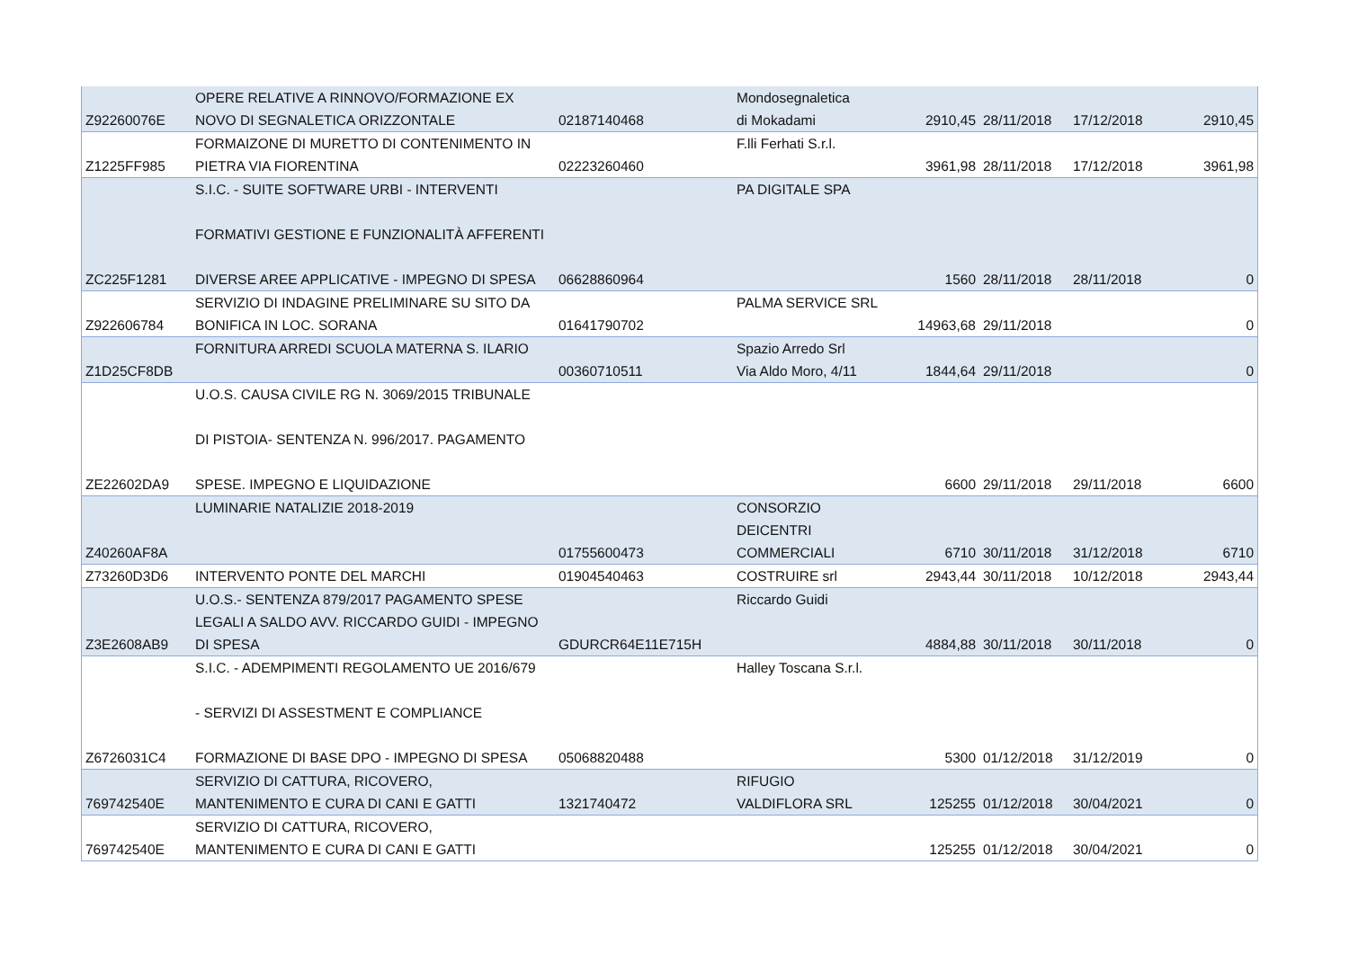| Z92260076E | OPERE RELATIVE A RINNOVO/FORMAZIONE EX NOVO DI SEGNALETICA ORIZZONTALE | 02187140468 | Mondosegnaletica di Mokadami | 2910,45 | 28/11/2018 | 17/12/2018 | 2910,45 |
| Z1225FF985 | FORMAIZONE DI MURETTO DI CONTENIMENTO IN PIETRA VIA FIORENTINA | 02223260460 | F.lli Ferhati S.r.l. | 3961,98 | 28/11/2018 | 17/12/2018 | 3961,98 |
| ZC225F1281 | S.I.C. - SUITE SOFTWARE URBI - INTERVENTI FORMATIVI GESTIONE E FUNZIONALITÀ AFFERENTI DIVERSE AREE APPLICATIVE - IMPEGNO DI SPESA | 06628860964 | PA DIGITALE SPA | 1560 | 28/11/2018 | 28/11/2018 | 0 |
| Z922606784 | SERVIZIO DI INDAGINE PRELIMINARE SU SITO DA BONIFICA IN LOC. SORANA | 01641790702 | PALMA SERVICE SRL | 14963,68 | 29/11/2018 | | 0 |
| Z1D25CF8DB | FORNITURA ARREDI SCUOLA MATERNA S. ILARIO | 00360710511 | Spazio Arredo Srl Via Aldo Moro, 4/11 | 1844,64 | 29/11/2018 | | 0 |
| ZE22602DA9 | U.O.S. CAUSA CIVILE RG N. 3069/2015 TRIBUNALE DI PISTOIA- SENTENZA N. 996/2017. PAGAMENTO SPESE. IMPEGNO E LIQUIDAZIONE | | | 6600 | 29/11/2018 | 29/11/2018 | 6600 |
| Z40260AF8A | LUMINARIE NATALIZIE 2018-2019 | 01755600473 | CONSORZIO DEICENTRI COMMERCIALI | 6710 | 30/11/2018 | 31/12/2018 | 6710 |
| Z73260D3D6 | INTERVENTO PONTE DEL MARCHI | 01904540463 | COSTRUIRE srl | 2943,44 | 30/11/2018 | 10/12/2018 | 2943,44 |
| Z3E2608AB9 | U.O.S.- SENTENZA 879/2017 PAGAMENTO SPESE LEGALI A SALDO AVV. RICCARDO GUIDI - IMPEGNO DI SPESA | GDURCR64E11E715H | Riccardo Guidi | 4884,88 | 30/11/2018 | 30/11/2018 | 0 |
| Z6726031C4 | S.I.C. - ADEMPIMENTI REGOLAMENTO UE 2016/679 - SERVIZI DI ASSESTMENT E COMPLIANCE FORMAZIONE DI BASE DPO - IMPEGNO DI SPESA | 05068820488 | Halley Toscana S.r.l. | 5300 | 01/12/2018 | 31/12/2019 | 0 |
| 769742540E | SERVIZIO DI CATTURA, RICOVERO, MANTENIMENTO E CURA DI CANI E GATTI | 1321740472 | RIFUGIO VALDIFLORA SRL | 125255 | 01/12/2018 | 30/04/2021 | 0 |
| 769742540E | SERVIZIO DI CATTURA, RICOVERO, MANTENIMENTO E CURA DI CANI E GATTI | | | 125255 | 01/12/2018 | 30/04/2021 | 0 |